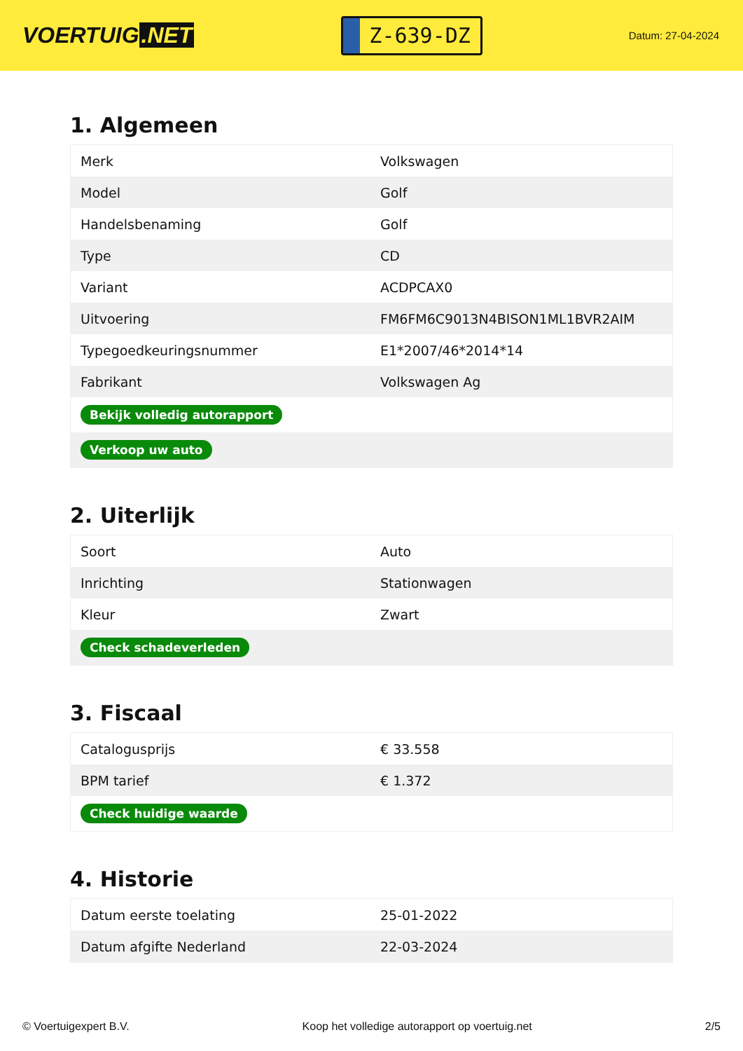VOERTUIG.NET
Z-639-DZ
Datum: 27-04-2024
1. Algemeen
| Merk | Volkswagen |
| Model | Golf |
| Handelsbenaming | Golf |
| Type | CD |
| Variant | ACDPCAX0 |
| Uitvoering | FM6FM6C9013N4BISON1ML1BVR2AIM |
| Typegoedkeuringsnummer | E1*2007/46*2014*14 |
| Fabrikant | Volkswagen Ag |
| Bekijk volledig autorapport | |
| Verkoop uw auto | |
2. Uiterlijk
| Soort | Auto |
| Inrichting | Stationwagen |
| Kleur | Zwart |
| Check schadeverleden | |
3. Fiscaal
| Catalogusprijs | € 33.558 |
| BPM tarief | € 1.372 |
| Check huidige waarde | |
4. Historie
| Datum eerste toelating | 25-01-2022 |
| Datum afgifte Nederland | 22-03-2024 |
© Voertuigexpert B.V. Koop het volledige autorapport op voertuig.net 2/5